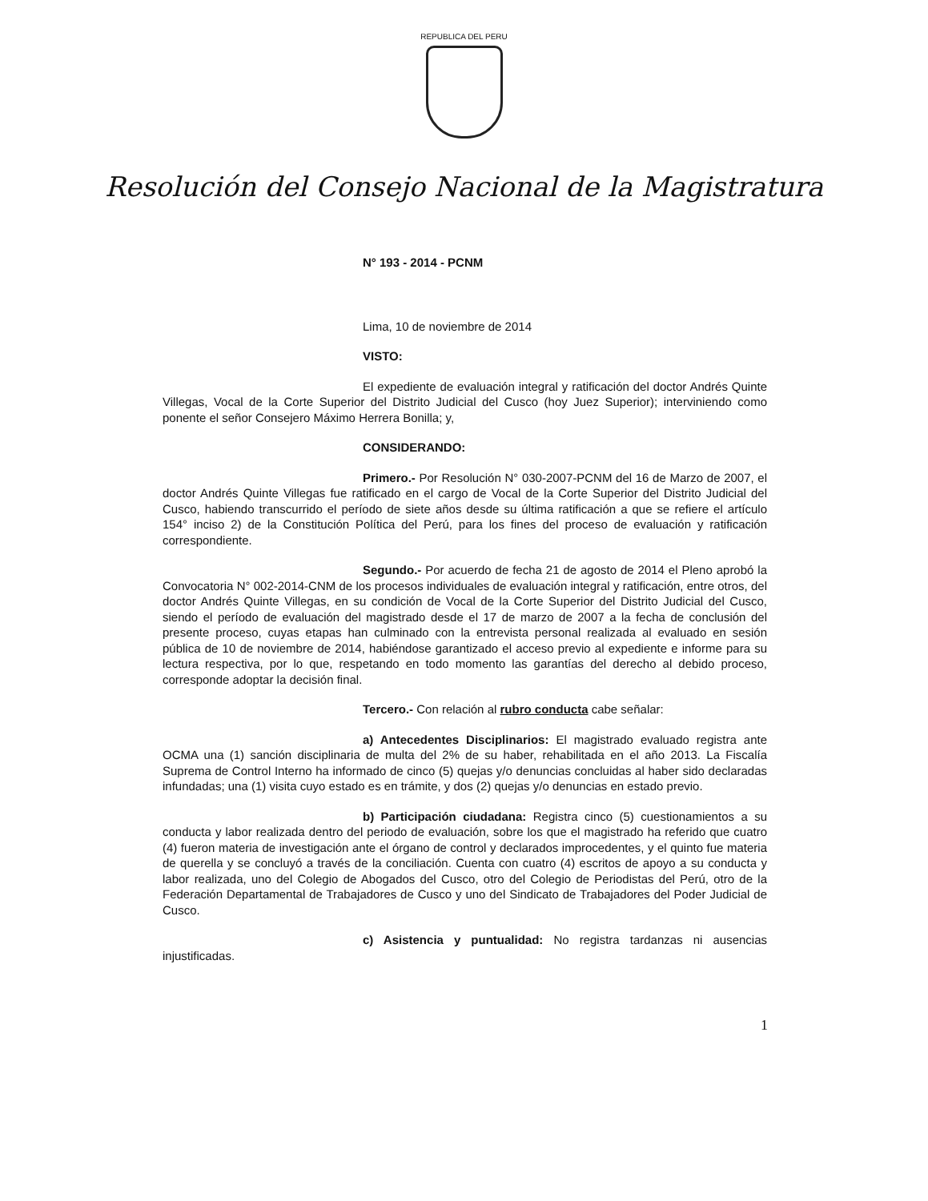REPUBLICA DEL PERU
Resolución del Consejo Nacional de la Magistratura
N° 193 - 2014 - PCNM
Lima, 10 de noviembre de 2014
VISTO:
El expediente de evaluación integral y ratificación del doctor Andrés Quinte Villegas, Vocal de la Corte Superior del Distrito Judicial del Cusco (hoy Juez Superior); interviniendo como ponente el señor Consejero Máximo Herrera Bonilla; y,
CONSIDERANDO:
Primero.- Por Resolución N° 030-2007-PCNM del 16 de Marzo de 2007, el doctor Andrés Quinte Villegas fue ratificado en el cargo de Vocal de la Corte Superior del Distrito Judicial del Cusco, habiendo transcurrido el período de siete años desde su última ratificación a que se refiere el artículo 154° inciso 2) de la Constitución Política del Perú, para los fines del proceso de evaluación y ratificación correspondiente.
Segundo.- Por acuerdo de fecha 21 de agosto de 2014 el Pleno aprobó la Convocatoria N° 002-2014-CNM de los procesos individuales de evaluación integral y ratificación, entre otros, del doctor Andrés Quinte Villegas, en su condición de Vocal de la Corte Superior del Distrito Judicial del Cusco, siendo el período de evaluación del magistrado desde el 17 de marzo de 2007 a la fecha de conclusión del presente proceso, cuyas etapas han culminado con la entrevista personal realizada al evaluado en sesión pública de 10 de noviembre de 2014, habiéndose garantizado el acceso previo al expediente e informe para su lectura respectiva, por lo que, respetando en todo momento las garantías del derecho al debido proceso, corresponde adoptar la decisión final.
Tercero.- Con relación al rubro conducta cabe señalar:
a) Antecedentes Disciplinarios: El magistrado evaluado registra ante OCMA una (1) sanción disciplinaria de multa del 2% de su haber, rehabilitada en el año 2013. La Fiscalía Suprema de Control Interno ha informado de cinco (5) quejas y/o denuncias concluidas al haber sido declaradas infundadas; una (1) visita cuyo estado es en trámite, y dos (2) quejas y/o denuncias en estado previo.
b) Participación ciudadana: Registra cinco (5) cuestionamientos a su conducta y labor realizada dentro del periodo de evaluación, sobre los que el magistrado ha referido que cuatro (4) fueron materia de investigación ante el órgano de control y declarados improcedentes, y el quinto fue materia de querella y se concluyó a través de la conciliación. Cuenta con cuatro (4) escritos de apoyo a su conducta y labor realizada, uno del Colegio de Abogados del Cusco, otro del Colegio de Periodistas del Perú, otro de la Federación Departamental de Trabajadores de Cusco y uno del Sindicato de Trabajadores del Poder Judicial de Cusco.
c) Asistencia y puntualidad: No registra tardanzas ni ausencias injustificadas.
1